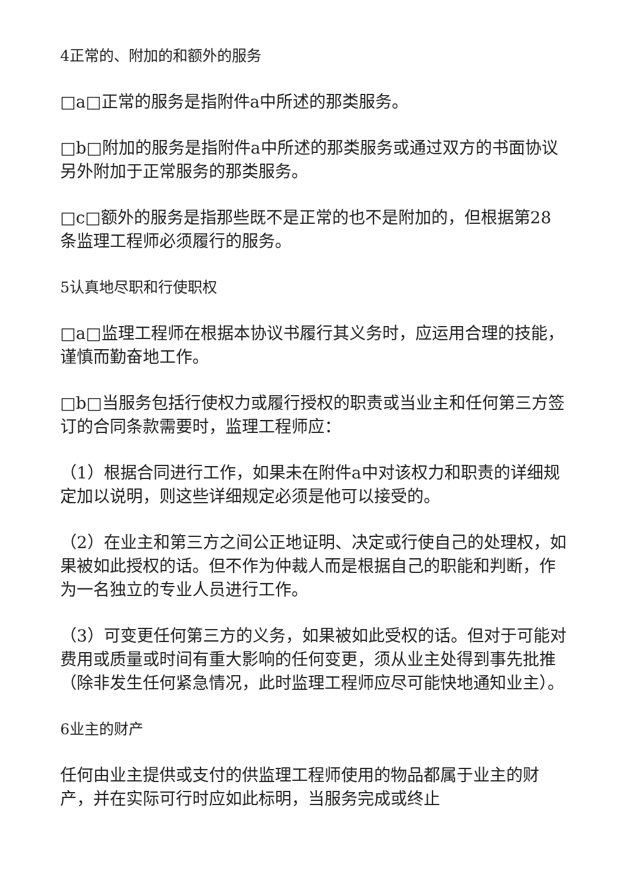4正常的、附加的和额外的服务
□a□正常的服务是指附件a中所述的那类服务。
□b□附加的服务是指附件a中所述的那类服务或通过双方的书面协议另外附加于正常服务的那类服务。
□c□额外的服务是指那些既不是正常的也不是附加的，但根据第28条监理工程师必须履行的服务。
5认真地尽职和行使职权
□a□监理工程师在根据本协议书履行其义务时，应运用合理的技能，谨慎而勤奋地工作。
□b□当服务包括行使权力或履行授权的职责或当业主和任何第三方签订的合同条款需要时，监理工程师应：
（1）根据合同进行工作，如果未在附件a中对该权力和职责的详细规定加以说明，则这些详细规定必须是他可以接受的。
（2）在业主和第三方之间公正地证明、决定或行使自己的处理权，如果被如此授权的话。但不作为仲裁人而是根据自己的职能和判断，作为一名独立的专业人员进行工作。
（3）可变更任何第三方的义务，如果被如此受权的话。但对于可能对费用或质量或时间有重大影响的任何变更，须从业主处得到事先批推（除非发生任何紧急情况，此时监理工程师应尽可能快地通知业主）。
6业主的财产
任何由业主提供或支付的供监理工程师使用的物品都属于业主的财产，并在实际可行时应如此标明，当服务完成或终止